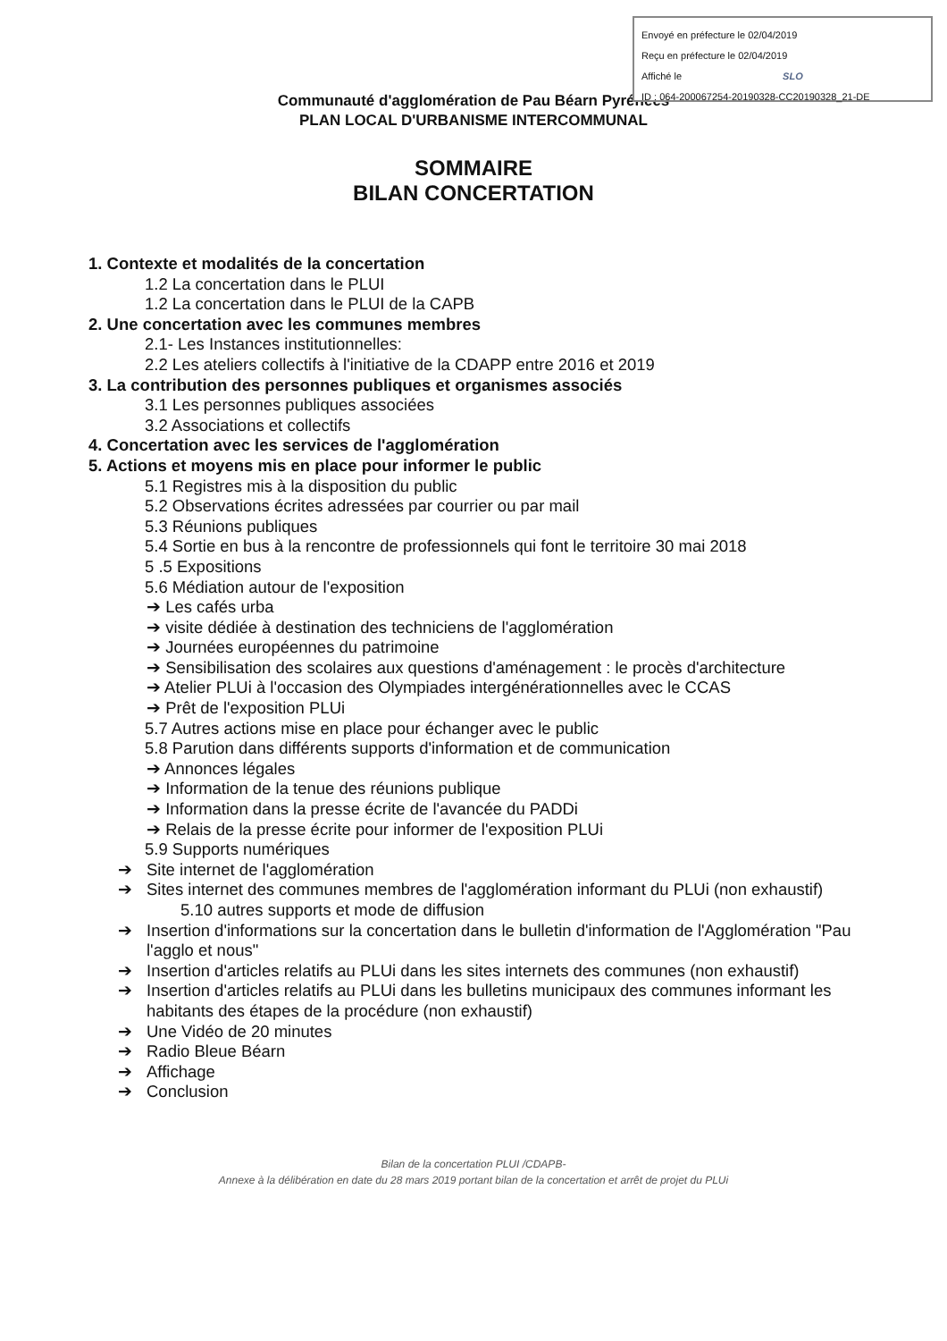Envoyé en préfecture le 02/04/2019
Reçu en préfecture le 02/04/2019
Affiché le SLO
ID : 064-200067254-20190328-CC20190328_21-DE
Communauté d'agglomération de Pau Béarn Pyrénées
PLAN LOCAL D'URBANISME INTERCOMMUNAL
SOMMAIRE
BILAN CONCERTATION
1. Contexte et modalités de la concertation
1.2 La concertation dans le PLUI
1.2 La concertation dans le PLUI de la CAPB
2. Une concertation avec les communes membres
2.1- Les Instances institutionnelles:
2.2 Les ateliers collectifs à l'initiative de la CDAPP entre 2016 et 2019
3. La contribution des personnes publiques et organismes associés
3.1 Les personnes publiques associées
3.2 Associations et collectifs
4. Concertation avec les services de l'agglomération
5. Actions et moyens mis en place pour informer le public
5.1 Registres mis à la disposition du public
5.2 Observations écrites adressées par courrier ou par mail
5.3 Réunions publiques
5.4 Sortie en bus à la rencontre de professionnels qui font le territoire 30 mai 2018
5 .5 Expositions
5.6 Médiation autour de l'exposition
➔ Les cafés urba
➔ visite dédiée à destination des techniciens de l'agglomération
➔ Journées européennes du patrimoine
➔ Sensibilisation des scolaires aux questions d'aménagement : le procès d'architecture
➔ Atelier PLUi à l'occasion des Olympiades intergénérationnelles avec le CCAS
➔ Prêt de l'exposition PLUi
5.7 Autres actions mise en place pour échanger avec le public
5.8 Parution dans différents supports d'information et de communication
➔ Annonces légales
➔ Information de la tenue des réunions publique
➔ Information dans la presse écrite de l'avancée du PADDi
➔ Relais de la presse écrite pour informer de l'exposition PLUi
5.9 Supports numériques
➔ Site internet de l'agglomération
➔ Sites internet des communes membres de l'agglomération informant du PLUi (non exhaustif)
5.10 autres supports et mode de diffusion
➔ Insertion d'informations sur la concertation dans le bulletin d'information de l'Agglomération "Pau l'agglo et nous"
➔ Insertion d'articles relatifs au PLUi dans les sites internets des communes (non exhaustif)
➔ Insertion d'articles relatifs au PLUi dans les bulletins municipaux des communes informant les habitants des étapes de la procédure (non exhaustif)
➔ Une Vidéo de 20 minutes
➔ Radio Bleue Béarn
➔ Affichage
➔ Conclusion
Bilan de la concertation PLUI /CDAPB-
Annexe à la délibération en date du 28 mars 2019 portant bilan de la concertation et arrêt de projet du PLUi